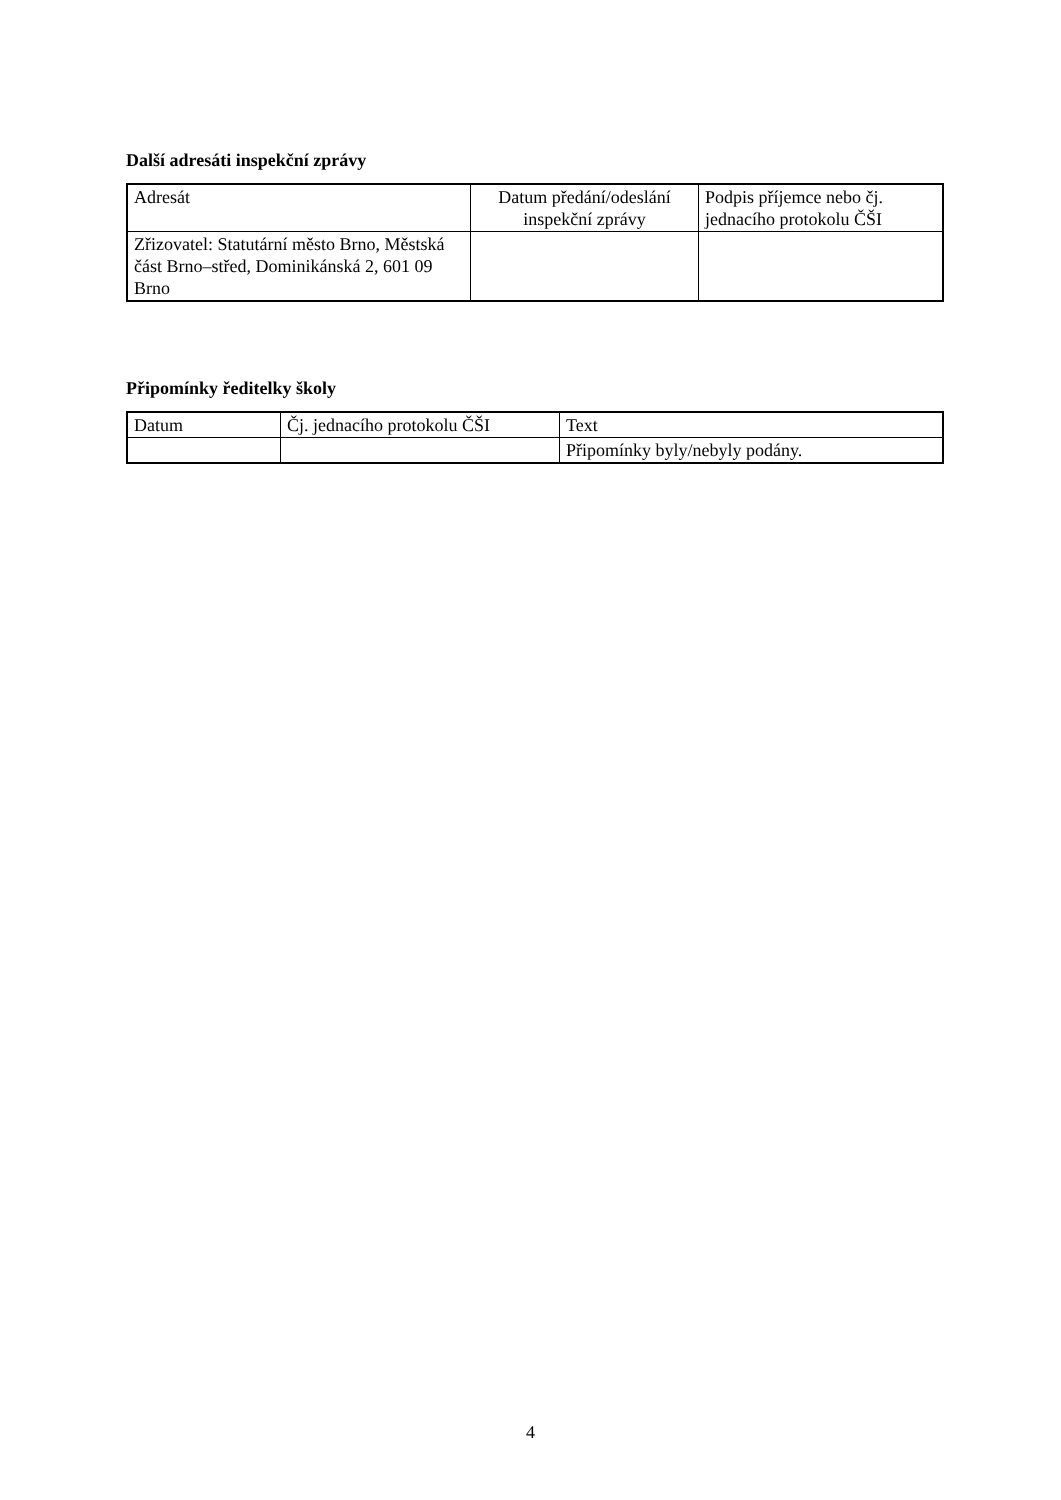Další adresáti inspekční zprávy
| Adresát | Datum předání/odeslání inspekční zprávy | Podpis příjemce nebo čj. jednacího protokolu ČŠI |
| --- | --- | --- |
| Zřizovatel: Statutární město Brno, Městská část Brno–střed, Dominikánská 2, 601 09 Brno | | |
Připomínky ředitelky školy
| Datum | Čj. jednacího protokolu ČŠI | Text |
| --- | --- | --- |
| | | Připomínky byly/nebyly podány. |
4